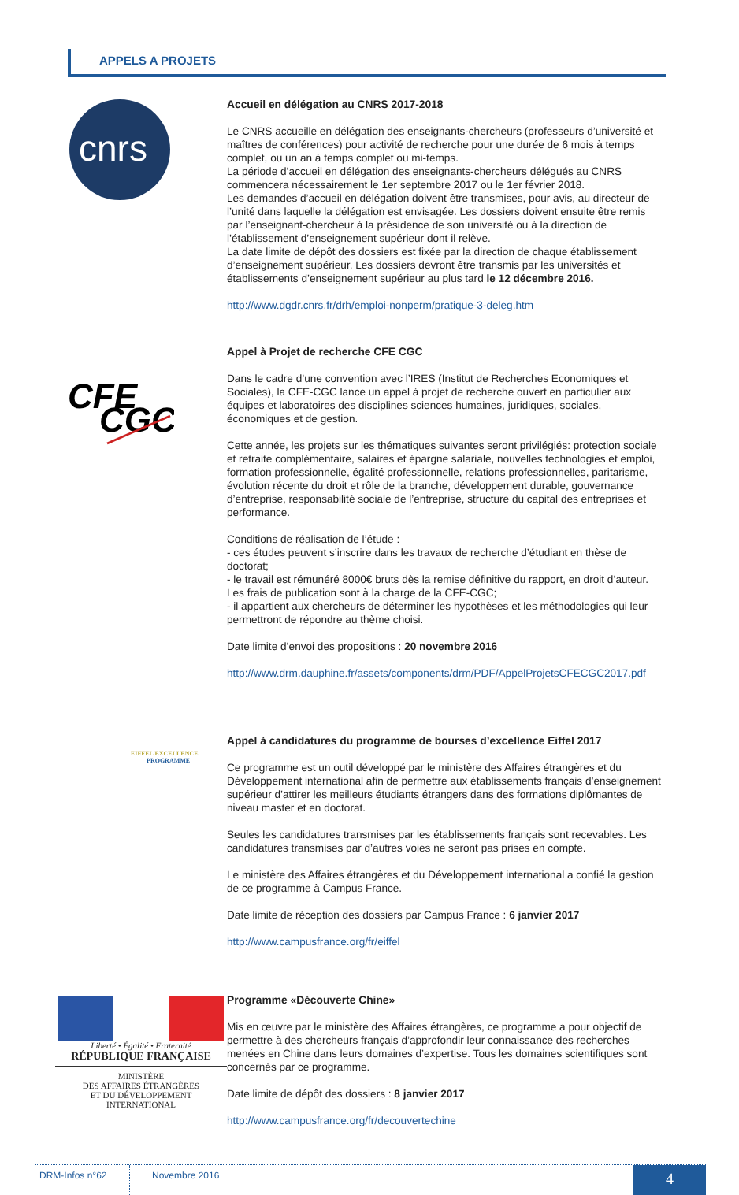APPELS A PROJETS
cnrs
Accueil en délégation au CNRS 2017-2018
Le CNRS accueille en délégation des enseignants-chercheurs (professeurs d’université et maîtres de conférences) pour activité de recherche pour une durée de 6 mois à temps complet, ou un an à temps complet ou mi-temps.
La période d’accueil en délégation des enseignants-chercheurs délégués au CNRS commencera nécessairement le 1er septembre 2017 ou le 1er février 2018.
Les demandes d’accueil en délégation doivent être transmises, pour avis, au directeur de l’unité dans laquelle la délégation est envisagée. Les dossiers doivent ensuite être remis par l’enseignant-chercheur à la présidence de son université ou à la direction de l’établissement d’enseignement supérieur dont il relève.
La date limite de dépôt des dossiers est fixée par la direction de chaque établissement d’enseignement supérieur. Les dossiers devront être transmis par les universités et établissements d’enseignement supérieur au plus tard le 12 décembre 2016.
http://www.dgdr.cnrs.fr/drh/emploi-nonperm/pratique-3-deleg.htm
CFE
CGC
Appel à Projet de recherche CFE CGC
Dans le cadre d’une convention avec l’IRES (Institut de Recherches Economiques et Sociales), la CFE-CGC lance un appel à projet de recherche ouvert en particulier aux équipes et laboratoires des disciplines sciences humaines, juridiques, sociales, économiques et de gestion.
Cette année, les projets sur les thématiques suivantes seront privilégiés: protection sociale et retraite complémentaire, salaires et épargne salariale, nouvelles technologies et emploi, formation professionnelle, égalité professionnelle, relations professionnelles, paritarisme, évolution récente du droit et rôle de la branche, développement durable, gouvernance d’entreprise, responsabilité sociale de l’entreprise, structure du capital des entreprises et performance.
Conditions de réalisation de l’étude :
- ces études peuvent s’inscrire dans les travaux de recherche d’étudiant en thèse de doctorat;
- le travail est rémunéré 8000€ bruts dès la remise définitive du rapport, en droit d’auteur. Les frais de publication sont à la charge de la CFE-CGC;
- il appartient aux chercheurs de déterminer les hypothèses et les méthodologies qui leur permettront de répondre au thème choisi.
Date limite d’envoi des propositions : 20 novembre 2016
http://www.drm.dauphine.fr/assets/components/drm/PDF/AppelProjetsCFECGC2017.pdf
EIFFEL EXCELLENCE
PROGRAMME
Appel à candidatures du programme de bourses d’excellence Eiffel 2017
Ce programme est un outil développé par le ministère des Affaires étrangères et du Développement international afin de permettre aux établissements français d’enseignement supérieur d’attirer les meilleurs étudiants étrangers dans des formations diplômantes de niveau master et en doctorat.
Seules les candidatures transmises par les établissements français sont recevables. Les candidatures transmises par d’autres voies ne seront pas prises en compte.
Le ministère des Affaires étrangères et du Développement international a confié la gestion de ce programme à Campus France.
Date limite de réception des dossiers par Campus France : 6 janvier 2017
http://www.campusfrance.org/fr/eiffel
Liberté • Égalité • Fraternité
RÉPUBLIQUE FRANÇAISE
MINISTÈRE
DES AFFAIRES ÉTRANGÈRES
ET DU DÉVELOPPEMENT
INTERNATIONAL
Programme «Découverte Chine»
Mis en œuvre par le ministère des Affaires étrangères, ce programme a pour objectif de permettre à des chercheurs français d’approfondir leur connaissance des recherches menées en Chine dans leurs domaines d’expertise. Tous les domaines scientifiques sont concernés par ce programme.
Date limite de dépôt des dossiers : 8 janvier 2017
http://www.campusfrance.org/fr/decouvertechine
DRM-Infos n°62 Novembre 2016
4